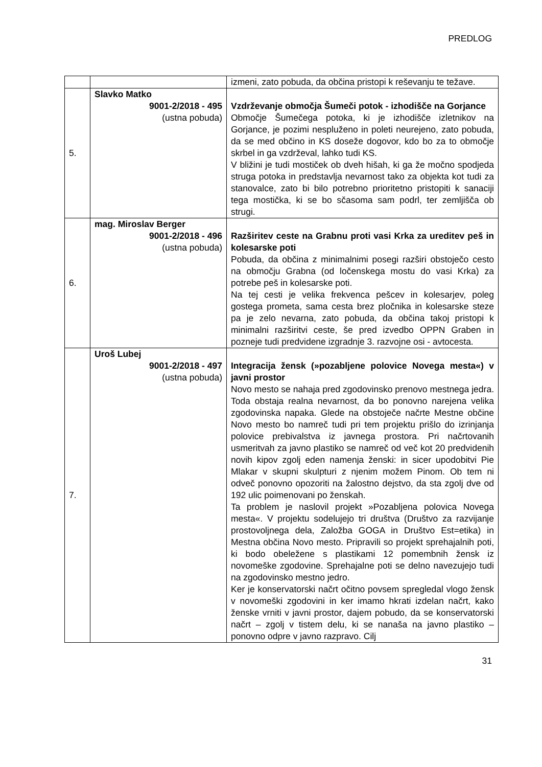PREDLOG
| | | izmeni, zato pobuda, da občina pristopi k reševanju te težave. |
| 5. | Slavko Matko 9001-2/2018 - 495 (ustna pobuda) | Vzdrževanje območja Šumeči potok - izhodišče na Gorjance Območje Šumečega potoka, ki je izhodišče izletnikov na Gorjance, je pozimi nespluženo in poleti neurejeno, zato pobuda, da se med občino in KS doseže dogovor, kdo bo za to območje skrbel in ga vzdrževal, lahko tudi KS. V bližini je tudi mostiček ob dveh hišah, ki ga že močno spodjeda struga potoka in predstavlja nevarnost tako za objekta kot tudi za stanovalce, zato bi bilo potrebno prioritetno pristopiti k sanaciji tega mostička, ki se bo sčasoma sam podrl, ter zemljišča ob strugi. |
| 6. | mag. Miroslav Berger 9001-2/2018 - 496 (ustna pobuda) | Razširitev ceste na Grabnu proti vasi Krka za ureditev peš in kolesarske poti Pobuda, da občina z minimalnimi posegi razširi obstoječo cesto na območju Grabna (od ločenskega mostu do vasi Krka) za potrebe peš in kolesarske poti. Na tej cesti je velika frekvenca pešcev in kolesarjev, poleg gostega prometa, sama cesta brez pločnika in kolesarske steze pa je zelo nevarna, zato pobuda, da občina takoj pristopi k minimalni razširitvi ceste, še pred izvedbo OPPN Graben in pozneje tudi predvidene izgradnje 3. razvojne osi - avtocesta. |
| 7. | Uroš Lubej 9001-2/2018 - 497 (ustna pobuda) | Integracija žensk (»pozabljene polovice Novega mesta«) v javni prostor Novo mesto se nahaja pred zgodovinsko prenovo mestnega jedra. Toda obstaja realna nevarnost, da bo ponovno narejena velika zgodovinska napaka. Glede na obstoječe načrte Mestne občine Novo mesto bo namreč tudi pri tem projektu prišlo do izrinjanja polovice prebivalstva iz javnega prostora. Pri načrtovanih usmeritvah za javno plastiko se namreč od več kot 20 predvidenih novih kipov zgolj eden namenja ženski: in sicer upodobitvi Pie Mlakar v skupni skulpturi z njenim možem Pinom. Ob tem ni odveč ponovno opozoriti na žalostno dejstvo, da sta zgolj dve od 192 ulic poimenovani po ženskah. Ta problem je naslovil projekt »Pozabljena polovica Novega mesta«. V projektu sodelujejo tri društva (Društvo za razvijanje prostovoljnega dela, Založba GOGA in Društvo Est=etika) in Mestna občina Novo mesto. Pripravili so projekt sprehajalnih poti, ki bodo obeležene s plastikami 12 pomembnih žensk iz novomeške zgodovine. Sprehajalne poti se delno navezujejo tudi na zgodovinsko mestno jedro. Ker je konservatorski načrt očitno povsem spregledal vlogo žensk v novomeški zgodovini in ker imamo hkrati izdelan načrt, kako ženske vrniti v javni prostor, dajem pobudo, da se konservatorski načrt – zgolj v tistem delu, ki se nanaša na javno plastiko – ponovno odpre v javno razpravo. Cilj |
31